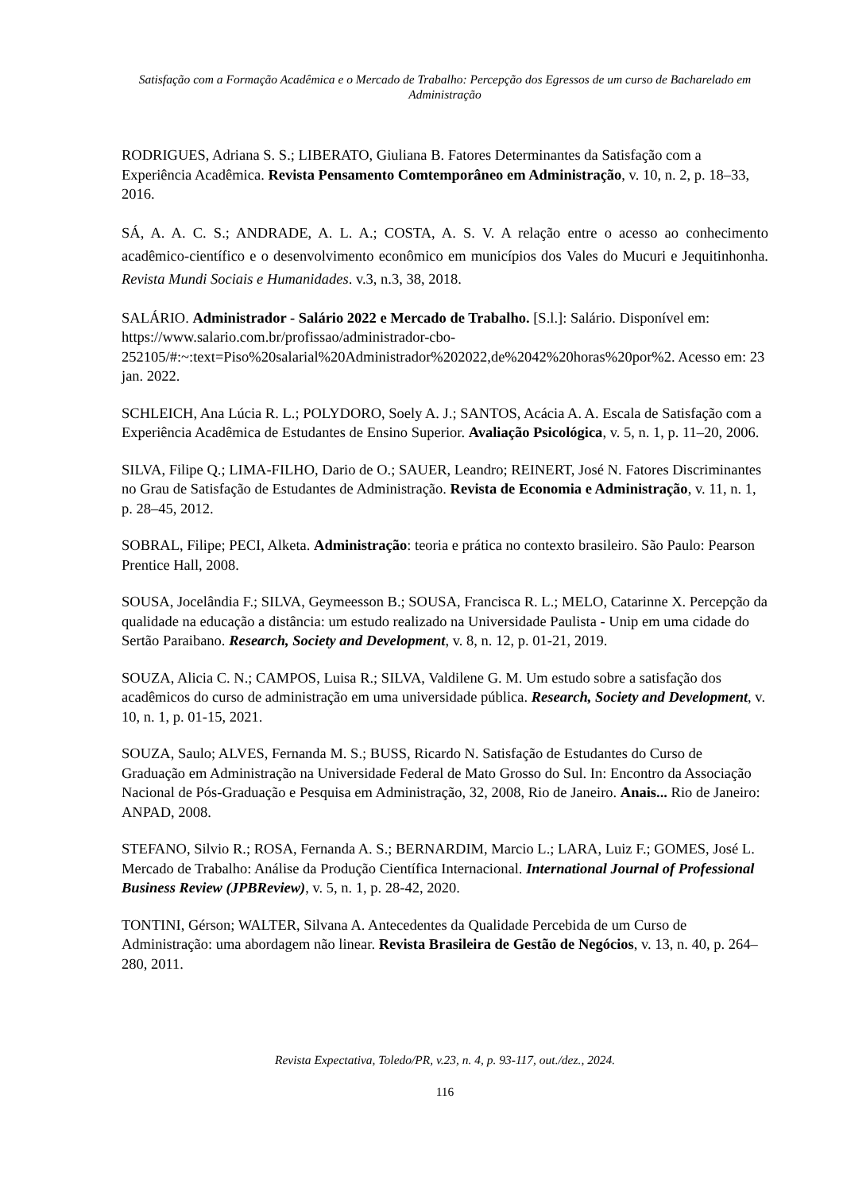Satisfação com a Formação Acadêmica e o Mercado de Trabalho: Percepção dos Egressos de um curso de Bacharelado em Administração
RODRIGUES, Adriana S. S.; LIBERATO, Giuliana B. Fatores Determinantes da Satisfação com a Experiência Acadêmica. Revista Pensamento Comtemporâneo em Administração, v. 10, n. 2, p. 18–33, 2016.
SÁ, A. A. C. S.; ANDRADE, A. L. A.; COSTA, A. S. V. A relação entre o acesso ao conhecimento acadêmico-científico e o desenvolvimento econômico em municípios dos Vales do Mucuri e Jequitinhonha. Revista Mundi Sociais e Humanidades. v.3, n.3, 38, 2018.
SALÁRIO. Administrador - Salário 2022 e Mercado de Trabalho. [S.l.]: Salário. Disponível em: https://www.salario.com.br/profissao/administrador-cbo-252105/#:~:text=Piso%20salarial%20Administrador%202022,de%2042%20horas%20por%2. Acesso em: 23 jan. 2022.
SCHLEICH, Ana Lúcia R. L.; POLYDORO, Soely A. J.; SANTOS, Acácia A. A. Escala de Satisfação com a Experiência Acadêmica de Estudantes de Ensino Superior. Avaliação Psicológica, v. 5, n. 1, p. 11–20, 2006.
SILVA, Filipe Q.; LIMA-FILHO, Dario de O.; SAUER, Leandro; REINERT, José N. Fatores Discriminantes no Grau de Satisfação de Estudantes de Administração. Revista de Economia e Administração, v. 11, n. 1, p. 28–45, 2012.
SOBRAL, Filipe; PECI, Alketa. Administração: teoria e prática no contexto brasileiro. São Paulo: Pearson Prentice Hall, 2008.
SOUSA, Jocelândia F.; SILVA, Geymeesson B.; SOUSA, Francisca R. L.; MELO, Catarinne X. Percepção da qualidade na educação a distância: um estudo realizado na Universidade Paulista - Unip em uma cidade do Sertão Paraibano. Research, Society and Development, v. 8, n. 12, p. 01-21, 2019.
SOUZA, Alicia C. N.; CAMPOS, Luisa R.; SILVA, Valdilene G. M. Um estudo sobre a satisfação dos acadêmicos do curso de administração em uma universidade pública. Research, Society and Development, v. 10, n. 1, p. 01-15, 2021.
SOUZA, Saulo; ALVES, Fernanda M. S.; BUSS, Ricardo N. Satisfação de Estudantes do Curso de Graduação em Administração na Universidade Federal de Mato Grosso do Sul. In: Encontro da Associação Nacional de Pós-Graduação e Pesquisa em Administração, 32, 2008, Rio de Janeiro. Anais... Rio de Janeiro: ANPAD, 2008.
STEFANO, Silvio R.; ROSA, Fernanda A. S.; BERNARDIM, Marcio L.; LARA, Luiz F.; GOMES, José L. Mercado de Trabalho: Análise da Produção Científica Internacional. International Journal of Professional Business Review (JPBReview), v. 5, n. 1, p. 28-42, 2020.
TONTINI, Gérson; WALTER, Silvana A. Antecedentes da Qualidade Percebida de um Curso de Administração: uma abordagem não linear. Revista Brasileira de Gestão de Negócios, v. 13, n. 40, p. 264–280, 2011.
Revista Expectativa, Toledo/PR, v.23, n. 4, p. 93-117, out./dez., 2024.
116